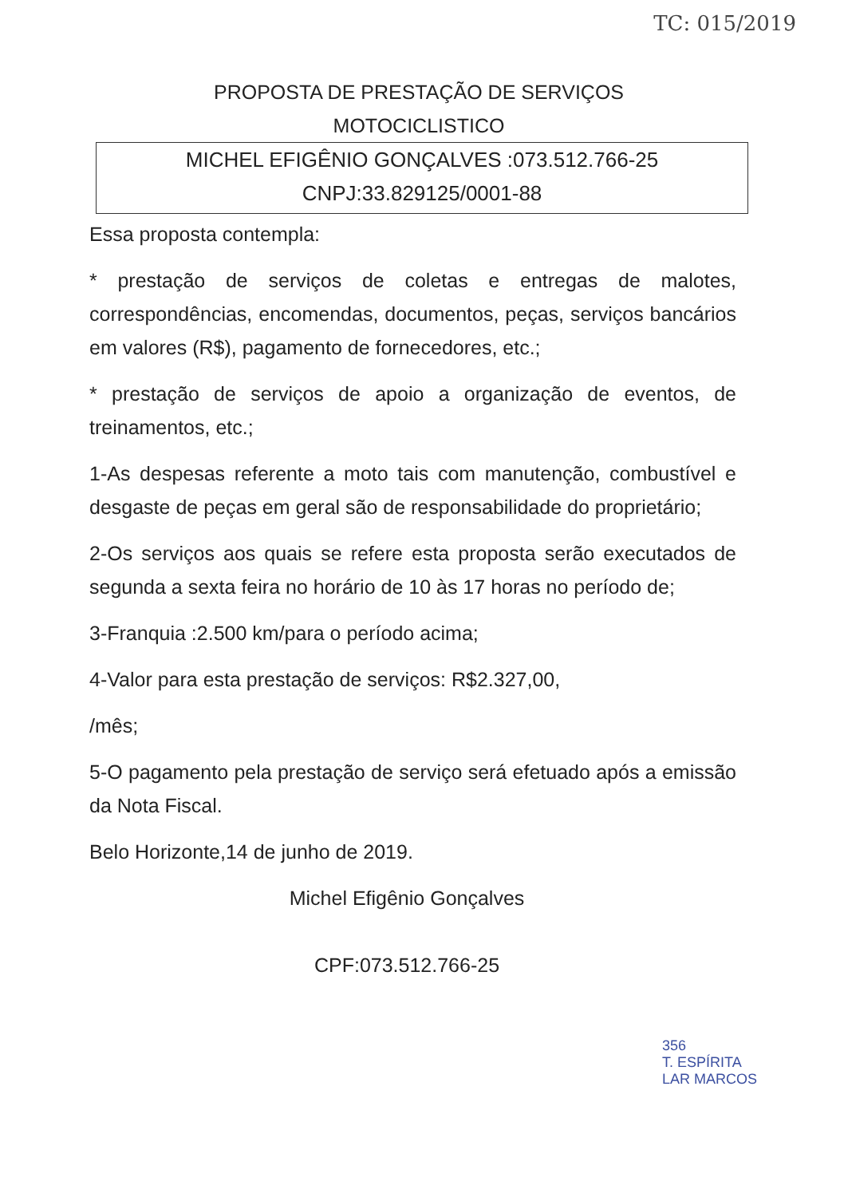TC: 015/2019
PROPOSTA DE PRESTAÇÃO DE SERVIÇOS
MOTOCICLISTICO
MICHEL EFIGÊNIO GONÇALVES :073.512.766-25
CNPJ:33.829125/0001-88
Essa proposta contempla:
* prestação de serviços de coletas e entregas de malotes, correspondências, encomendas, documentos, peças, serviços bancários em valores (R$), pagamento de fornecedores, etc.;
* prestação de serviços de apoio a organização de eventos, de treinamentos, etc.;
1-As despesas referente a moto tais com manutenção, combustível e desgaste de peças em geral são de responsabilidade do proprietário;
2-Os serviços aos quais se refere esta proposta serão executados de segunda a sexta feira no horário de 10 às 17 horas no período de;
3-Franquia :2.500 km/para o período acima;
4-Valor para esta prestação de serviços: R$2.327,00,
/mês;
5-O pagamento pela prestação de serviço será efetuado após a emissão da Nota Fiscal.
Belo Horizonte,14 de junho de 2019.
Michel Efigênio Gonçalves
CPF:073.512.766-25
356
T. ESPÍRITA
LAR MARCOS